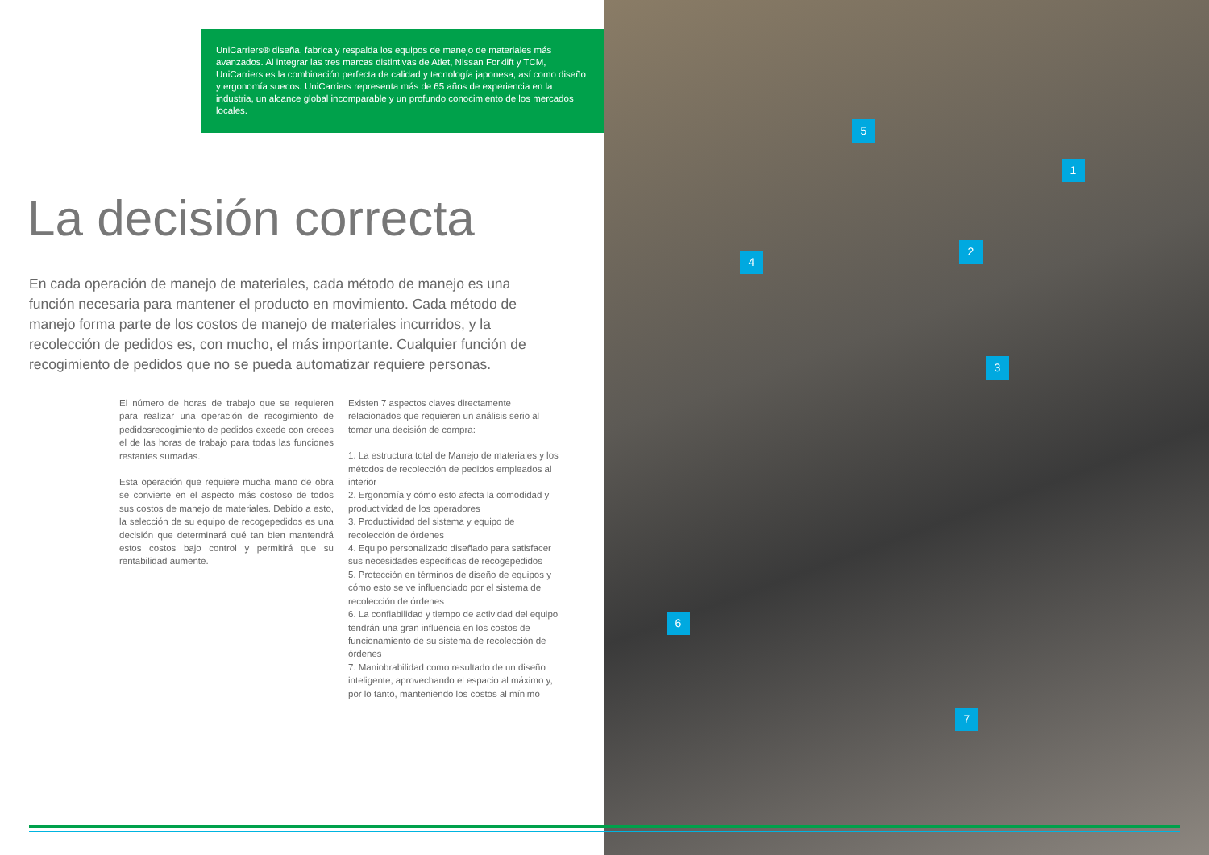UniCarriers® diseña, fabrica y respalda los equipos de manejo de materiales más avanzados. Al integrar las tres marcas distintivas de Atlet, Nissan Forklift y TCM, UniCarriers es la combinación perfecta de calidad y tecnología japonesa, así como diseño y ergonomía suecos. UniCarriers representa más de 65 años de experiencia en la industria, un alcance global incomparable y un profundo conocimiento de los mercados locales.
La decisión correcta
En cada operación de manejo de materiales, cada método de manejo es una función necesaria para mantener el producto en movimiento. Cada método de manejo forma parte de los costos de manejo de materiales incurridos, y la recolección de pedidos es, con mucho, el más importante. Cualquier función de recogimiento de pedidos que no se pueda automatizar requiere personas.
El número de horas de trabajo que se requieren para realizar una operación de recogimiento de pedidosrecogimiento de pedidos excede con creces el de las horas de trabajo para todas las funciones restantes sumadas.
Esta operación que requiere mucha mano de obra se convierte en el aspecto más costoso de todos sus costos de manejo de materiales. Debido a esto, la selección de su equipo de recogepedidos es una decisión que determinará qué tan bien mantendrá estos costos bajo control y permitirá que su rentabilidad aumente.
Existen 7 aspectos claves directamente relacionados que requieren un análisis serio al tomar una decisión de compra:
1. La estructura total de Manejo de materiales y los métodos de recolección de pedidos empleados al interior
2. Ergonomía y cómo esto afecta la comodidad y productividad de los operadores
3. Productividad del sistema y equipo de recolección de órdenes
4. Equipo personalizado diseñado para satisfacer sus necesidades específicas de recogepedidos
5. Protección en términos de diseño de equipos y cómo esto se ve influenciado por el sistema de recolección de órdenes
6. La confiabilidad y tiempo de actividad del equipo tendrán una gran influencia en los costos de funcionamiento de su sistema de recolección de órdenes
7. Maniobrabilidad como resultado de un diseño inteligente, aprovechando el espacio al máximo y, por lo tanto, manteniendo los costos al mínimo
1
2
3
4
5
6
7